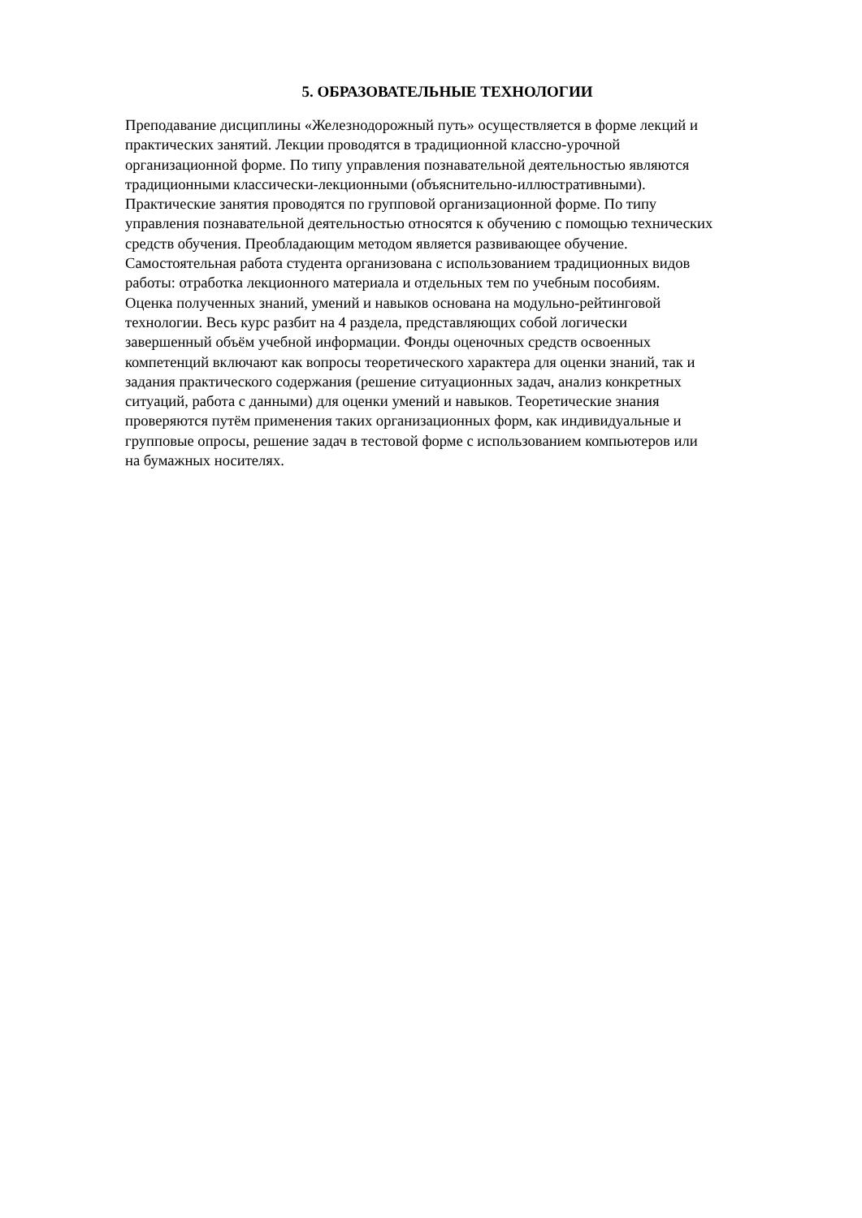5. ОБРАЗОВАТЕЛЬНЫЕ ТЕХНОЛОГИИ
Преподавание дисциплины «Железнодорожный путь» осуществляется в форме лекций и
практических занятий. Лекции проводятся в традиционной классно-урочной
организационной форме. По типу управления познавательной деятельностью являются
традиционными классически-лекционными (объяснительно-иллюстративными).
Практические занятия проводятся по групповой организационной форме. По типу
управления познавательной деятельностью относятся к обучению с помощью технических
средств обучения. Преобладающим методом является развивающее обучение.
Самостоятельная работа студента организована с использованием традиционных видов
работы: отработка лекционного материала и отдельных тем по учебным пособиям.
Оценка полученных знаний, умений и навыков основана на модульно-рейтинговой
технологии. Весь курс разбит на 4 раздела, представляющих собой логически
завершенный объём учебной информации. Фонды оценочных средств освоенных
компетенций включают как вопросы теоретического характера для оценки знаний, так и
задания практического содержания (решение ситуационных задач, анализ конкретных
ситуаций, работа с данными) для оценки умений и навыков. Теоретические знания
проверяются путём применения таких организационных форм, как индивидуальные и
групповые опросы, решение задач в тестовой форме с использованием компьютеров или
на бумажных носителях.